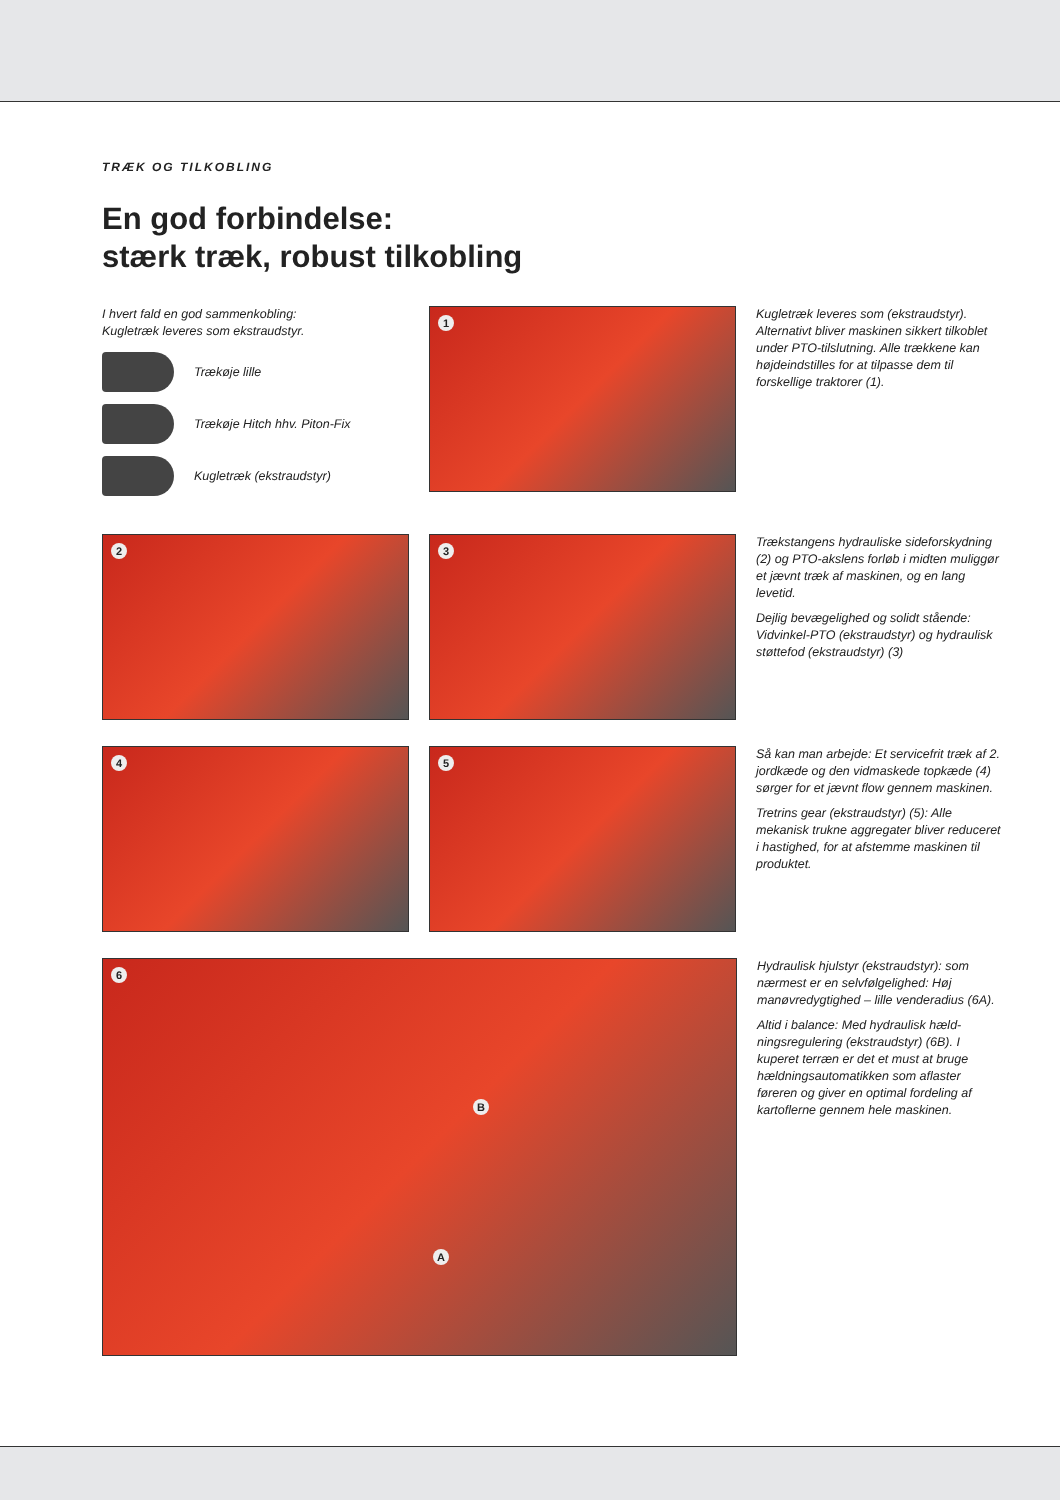TRÆK OG TILKOBLING
En god forbindelse:
stærk træk, robust tilkobling
I hvert fald en god sammenkobling:
Kugletræk leveres som ekstraudstyr.
Trækøje lille
Trækøje Hitch hhv. Piton-Fix
Kugletræk (ekstraudstyr)
1
Kugletræk leveres som (ekstraudstyr). Alternativt bliver maskinen sikkert tilkoblet under PTO-tilslutning. Alle trækkene kan højdeindstilles for at tilpasse dem til forskellige traktorer (1).
2
3
Trækstangens hydrauliske sideforskydning (2) og PTO-akslens forløb i midten muliggør et jævnt træk af maskinen, og en lang levetid.
Dejlig bevægelighed og solidt stående: Vidvinkel-PTO (ekstraudstyr) og hydraulisk støttefod (ekstraudstyr) (3)
4
5
Så kan man arbejde: Et servicefrit træk af 2. jordkæde og den vidmaskede topkæde (4) sørger for et jævnt flow gennem maskinen.
Tretrins gear (ekstraudstyr) (5): Alle mekanisk trukne aggregater bliver reduceret i hastighed, for at afstemme maskinen til produktet.
6
B
A
Hydraulisk hjulstyr (ekstraudstyr): som nærmest er en selvfølgelighed: Høj manøvredygtighed – lille venderadius (6A).
Altid i balance: Med hydraulisk hæld-ningsregulering (ekstraudstyr) (6B). I kuperet terræn er det et must at bruge hældningsautomatikken som aflaster føreren og giver en optimal fordeling af kartoflerne gennem hele maskinen.